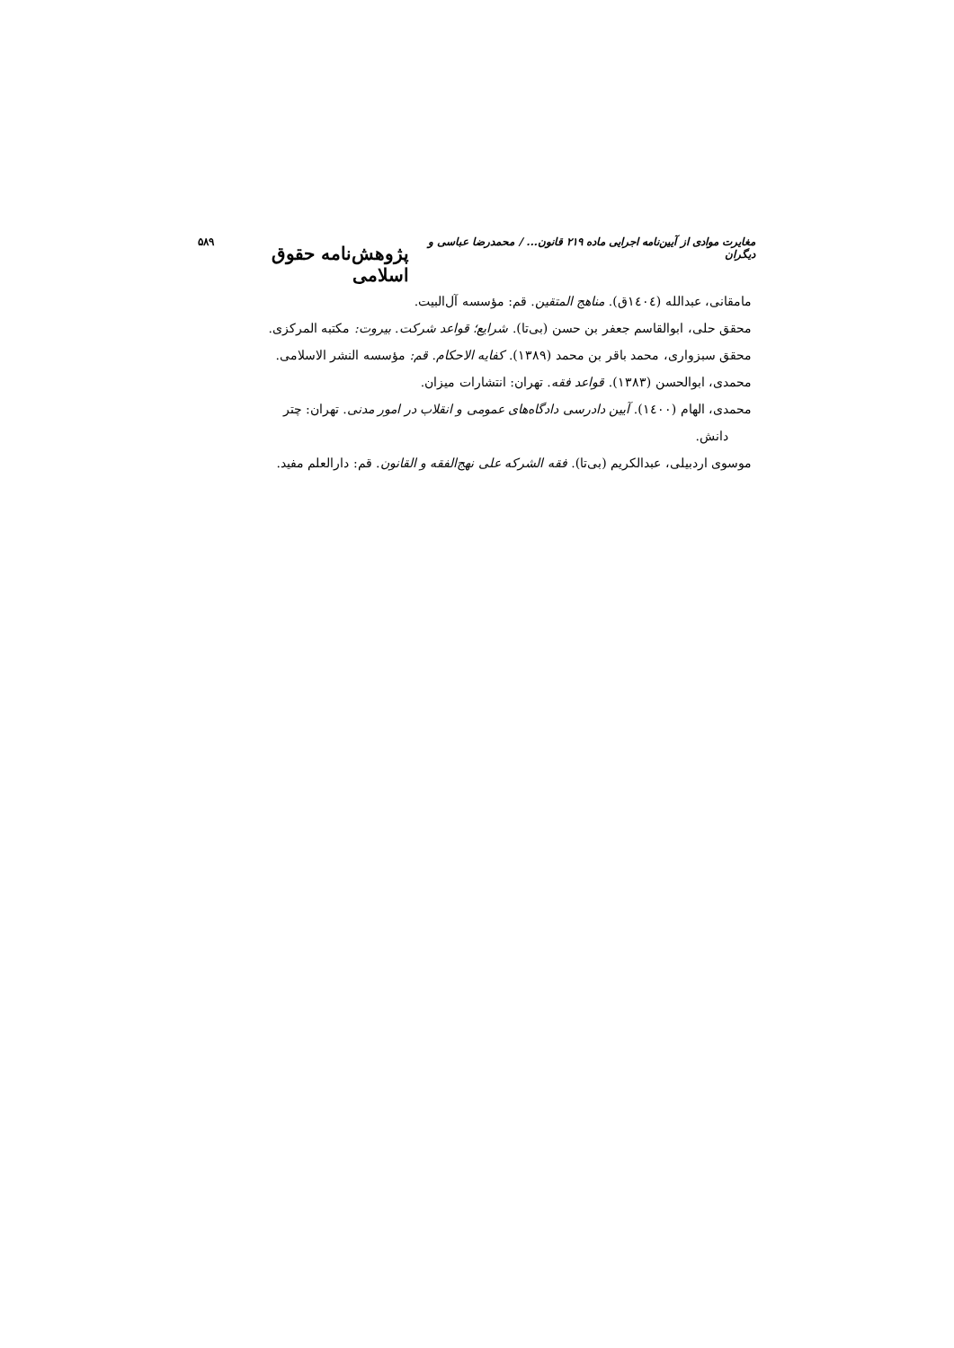مغایرت موادی از آیین‌نامه اجرایی ماده ۲۱۹ قانون... / محمدرضا عباسی و دیگران پژوهش‌نامه حقوق اسلامی ۵۸۹
مامقانی، عبدالله (١٤٠٤ق). مناهج المتقین. قم: مؤسسه آل‌البیت.
محقق حلی، ابوالقاسم جعفر بن حسن (بی‌تا). شرایع؛ قواعد شرکت. بیروت: مکتبه المرکزی.
محقق سبزواری، محمد باقر بن محمد (١٣٨٩). کفایه الاحکام. قم: مؤسسه النشر الاسلامی.
محمدی، ابوالحسن (١٣٨٣). قواعد فقه. تهران: انتشارات میزان.
محمدی، الهام (١٤٠٠). آیین دادرسی دادگاه‌های عمومی و انقلاب در امور مدنی. تهران: چتر
دانش.
موسوی اردبیلی، عبدالکریم (بی‌تا). فقه الشرکه علی نهج‌الفقه و القانون. قم: دارالعلم مفید.